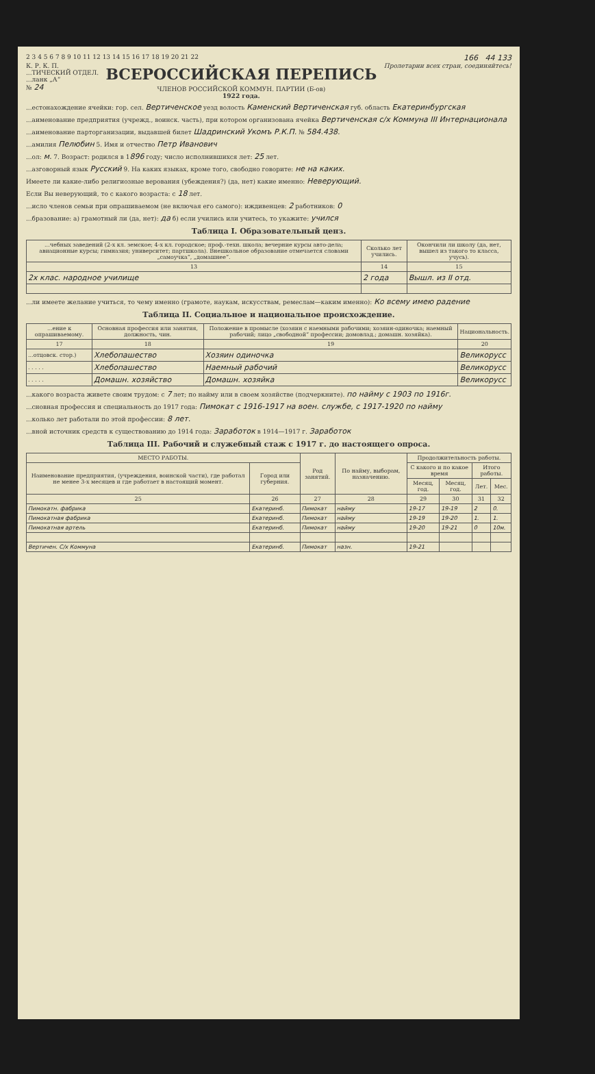2 3 4 5 6 7 8 9 10 11 12 13 14 15 16 17 18 19 20 21 22 166 44 133
К. Р. К. П.
...ТИЧЕСКИЙ ОТДЕЛ.
...ланк „А“
№ 24
ВСЕРОССИЙСКАЯ ПЕРЕПИСЬ
ЧЛЕНОВ РОССИЙСКОЙ КОММУН. ПАРТИИ (Б-ов)
1922 года.
Пролетарии всех стран, соединяйтесь!
...естонахождение ячейки: гор. сел. Вертиченское уезд волость Каменский Вертиченская губ. область Екатеринбургская
...аименование предприятия (учрежд., воинск. часть), при котором организована ячейка Вертиченская с/х Коммуна III Интернационала
...аименование парторганизации, выдавшей билет Шадринский Укомъ Р.К.П. № 584.438.
...амилия Пелюбин 5. Имя и отчество Петр Иванович
...ол: м. 7. Возраст: родился в 1896 году; число исполнившихся лет: 25 лет.
...азговорный язык Русский 9. На каких языках, кроме того, свободно говорите: не на каких.
Имеете ли какие-либо религиозные верования (убеждения?) (да, нет) какие именно: Неверующий.
Если Вы неверующий, то с какого возраста: с 18 лет.
...исло членов семьи при опрашиваемом (не включая его самого): иждивенцев: 2 работников: 0
...бразование: а) грамотный ли (да, нет): да б) если учились или учитесь, то укажите: учился
Таблица I. Образовательный ценз.
| ...чебных заведений (2-х кл. земское; 4-х кл. городское; проф.-техн. школа; вечерние курсы авто-дела; авиационные курсы; гимназия; университет; партшкола). Внешкольное образование отмечается словами „самоучка“, „домашнее“. | Сколько лет учились. | Окончили ли школу (да, нет, вышел из такого то класса, учусь). |
| --- | --- | --- |
| 13 | 14 | 15 |
| 2х клас. народное училище | 2 года | Вышл. из II отд. |
...ли имеете желание учиться, то чему именно (грамоте, наукам, искусствам, ремеслам—каким именно): Ко всему имею радение
Таблица II. Социальное и национальное происхождение.
| ...ение к опрашиваемому. | Основная профессия или занятия, должность, чин. | Положение в промысле (хозяин с наемными рабочими; хозяин-одиночка; наемный рабочий; лицо „свободной“ профессии; домовлад.; домашн. хозяйка). | Национальность. |
| --- | --- | --- | --- |
| 17 | 18 | 19 | 20 |
| ...отцовск. стор.) | Хлебопашество | Хозяин одиночка | Великорусс |
| . . . . . | Хлебопашество | Наемный рабочий | Великорусс |
| . . . . . | Домашн. хозяйство | Домашн. хозяйка | Великорусс |
...какого возраста живете своим трудом: с 7 лет; по найму или в своем хозяйстве (подчеркните). по найму с 1903 по 1916г.
...сновная профессия и специальность до 1917 года: Пимокат с 1916-1917 на воен. службе, с 1917-1920 по найму
...колько лет работали по этой профессии: 8 лет.
...вной источник средств к существованию до 1914 года: Заработок в 1914—1917 г. Заработок
Таблица III. Рабочий и служебный стаж с 1917 г. до настоящего опроса.
| МЕСТО РАБОТЫ. | | Род занятий. | По найму, выборам, назначению. | Продолжительность работы. | | | |
| --- | --- | --- | --- | --- | --- | --- | --- |
| Наименование предприятия, (учреждения, воинской части), где работал не менее 3-х месяцев и где работает в настоящий момент. | Город или губерния. | | | С какого и по какое время | | Итого работы. | |
| | | | | Месяц, год. | Месяц, год. | Лет. | Мес. |
| 25 | 26 | 27 | 28 | 29 | 30 | 31 | 32 |
| Пимокатн. фабрика | Екатеринб. | Пимокат | найму | 19-17 | 19-19 | 2 | 0. |
| Пимокатная фабрика | Екатеринб. | Пимокат | найму | 19-19 | 19-20 | 1. | 1. |
| Пимокатная артель | Екатеринб. | Пимокат | найму | 19-20 | 19-21 | 0 | 10м. |
| Вертичен. С/х Коммуна | Екатеринб. | Пимокат | назн. | 19-21 | | | |